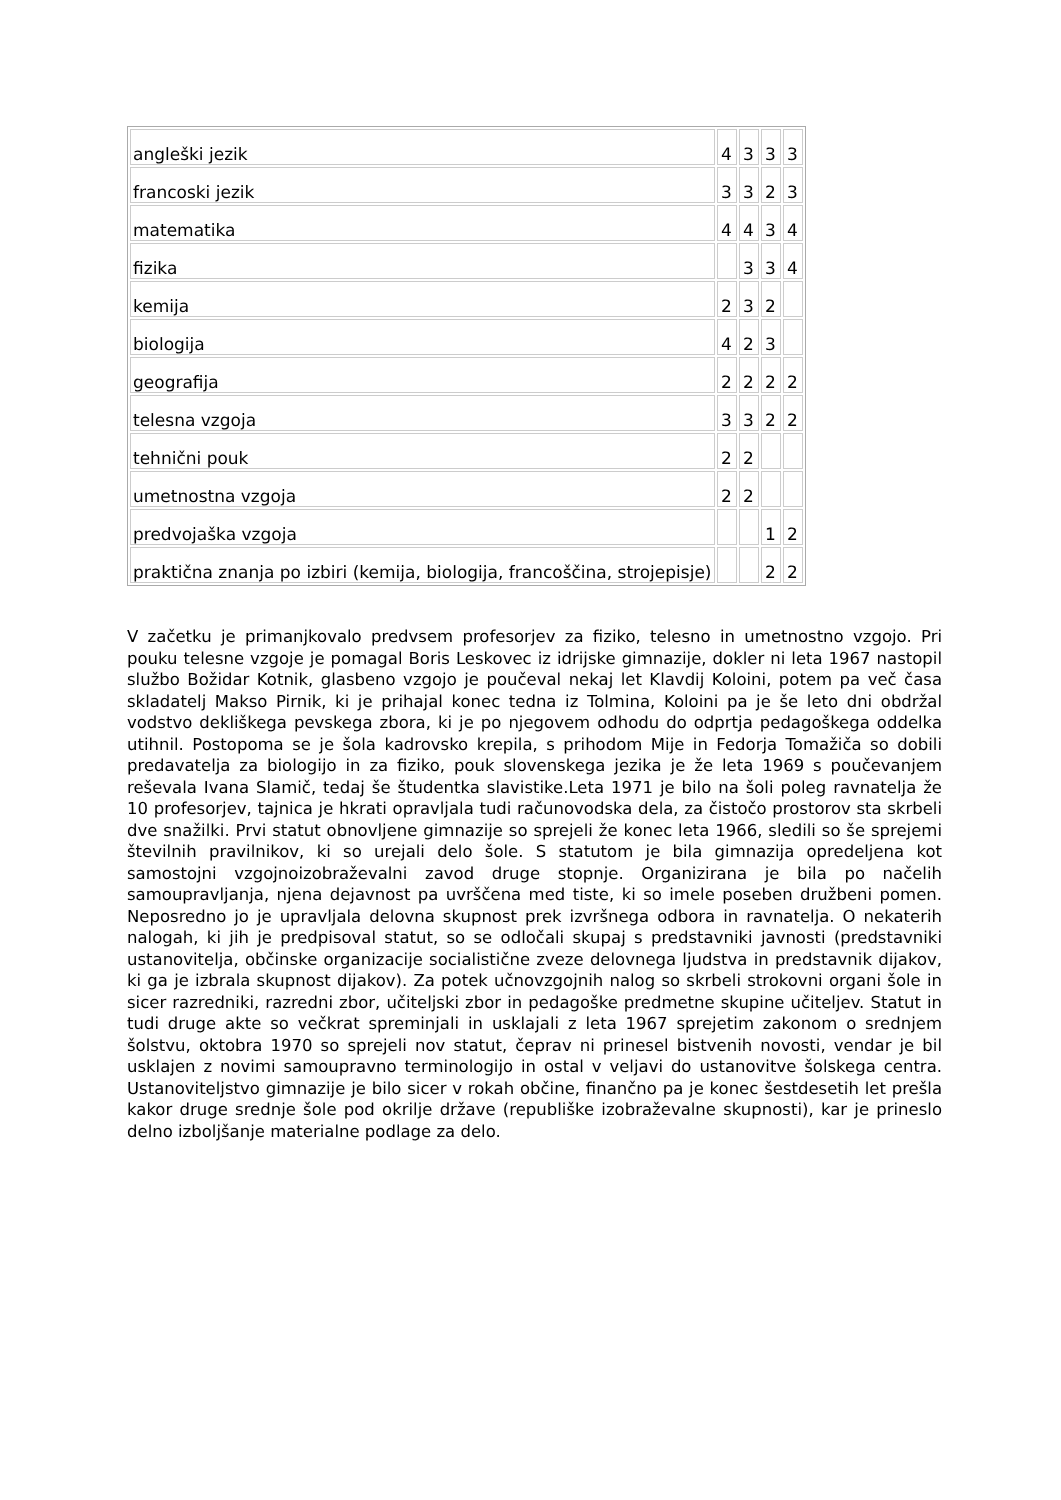| angleški jezik | 4 | 3 | 3 | 3 |
| francoski jezik | 3 | 3 | 2 | 3 |
| matematika | 4 | 4 | 3 | 4 |
| fizika | | 3 | 3 | 4 |
| kemija | 2 | 3 | 2 | |
| biologija | 4 | 2 | 3 | |
| geografija | 2 | 2 | 2 | 2 |
| telesna vzgoja | 3 | 3 | 2 | 2 |
| tehnični pouk | 2 | 2 | | |
| umetnostna vzgoja | 2 | 2 | | |
| predvojaška vzgoja | | | 1 | 2 |
| praktična znanja po izbiri (kemija, biologija, francoščina, strojepisje) | | | 2 | 2 |
V začetku je primanjkovalo predvsem profesorjev za fiziko, telesno in umetnostno vzgojo. Pri pouku telesne vzgoje je pomagal Boris Leskovec iz idrijske gimnazije, dokler ni leta 1967 nastopil službo Božidar Kotnik, glasbeno vzgojo je poučeval nekaj let Klavdij Koloini, potem pa več časa skladatelj Makso Pirnik, ki je prihajal konec tedna iz Tolmina, Koloini pa je še leto dni obdržal vodstvo dekliškega pevskega zbora, ki je po njegovem odhodu do odprtja pedagoškega oddelka utihnil. Postopoma se je šola kadrovsko krepila, s prihodom Mije in Fedorja Tomažiča so dobili predavatelja za biologijo in za fiziko, pouk slovenskega jezika je že leta 1969 s poučevanjem reševala Ivana Slamič, tedaj še študentka slavistike.Leta 1971 je bilo na šoli poleg ravnatelja že 10 profesorjev, tajnica je hkrati opravljala tudi računovodska dela, za čistočo prostorov sta skrbeli dve snažilki. Prvi statut obnovljene gimnazije so sprejeli že konec leta 1966, sledili so še sprejemi številnih pravilnikov, ki so urejali delo šole. S statutom je bila gimnazija opredeljena kot samostojni vzgojnoizobraževalni zavod druge stopnje. Organizirana je bila po načelih samoupravljanja, njena dejavnost pa uvrščena med tiste, ki so imele poseben družbeni pomen. Neposredno jo je upravljala delovna skupnost prek izvršnega odbora in ravnatelja. O nekaterih nalogah, ki jih je predpisoval statut, so se odločali skupaj s predstavniki javnosti (predstavniki ustanovitelja, občinske organizacije socialistične zveze delovnega ljudstva in predstavnik dijakov, ki ga je izbrala skupnost dijakov). Za potek učnovzgojnih nalog so skrbeli strokovni organi šole in sicer razredniki, razredni zbor, učiteljski zbor in pedagoške predmetne skupine učiteljev. Statut in tudi druge akte so večkrat spreminjali in usklajali z leta 1967 sprejetim zakonom o srednjem šolstvu, oktobra 1970 so sprejeli nov statut, čeprav ni prinesel bistvenih novosti, vendar je bil usklajen z novimi samoupravno terminologijo in ostal v veljavi do ustanovitve šolskega centra. Ustanoviteljstvo gimnazije je bilo sicer v rokah občine, finančno pa je konec šestdesetih let prešla kakor druge srednje šole pod okrilje države (republiške izobraževalne skupnosti), kar je prineslo delno izboljšanje materialne podlage za delo.